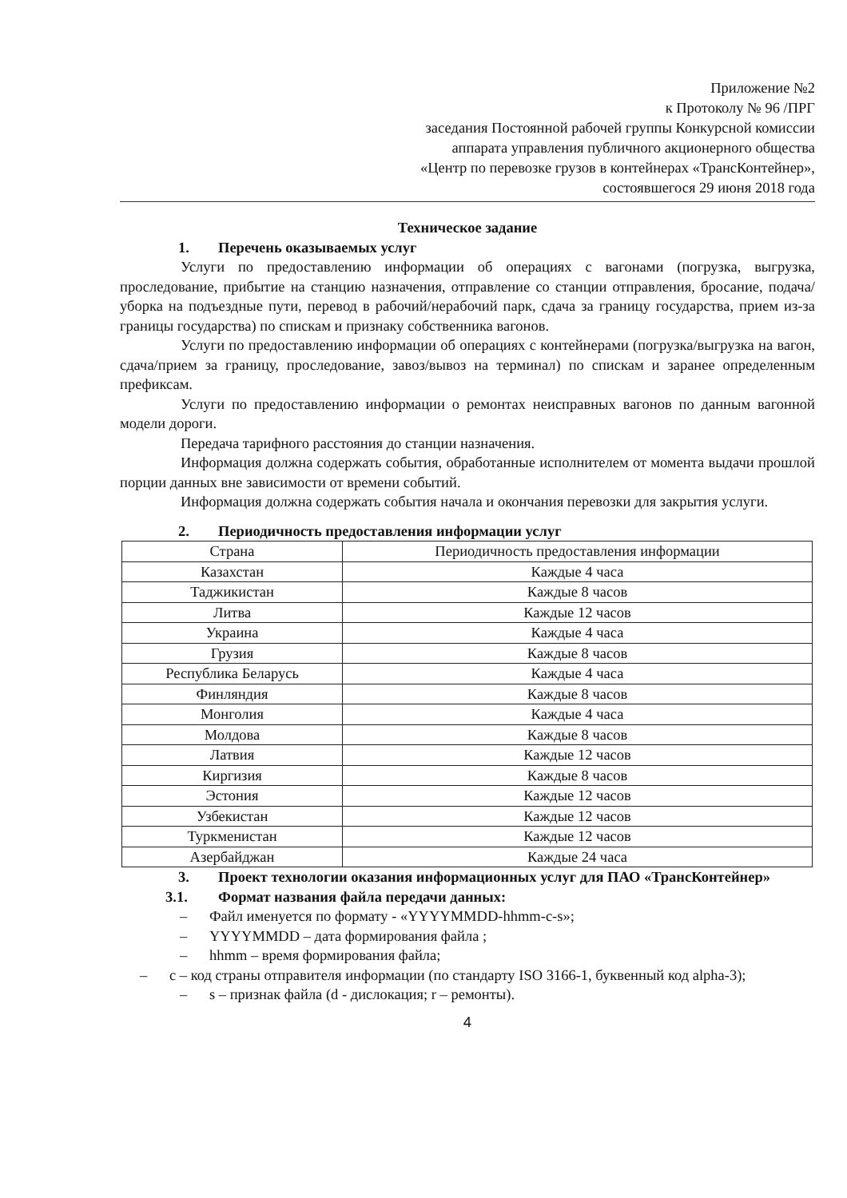Приложение №2
к Протоколу № 96 /ПРГ
заседания Постоянной рабочей группы Конкурсной комиссии
аппарата управления публичного акционерного общества
«Центр по перевозке грузов в контейнерах «ТрансКонтейнер»,
состоявшегося 29 июня 2018 года
Техническое задание
1. Перечень оказываемых услуг
Услуги по предоставлению информации об операциях с вагонами (погрузка, выгрузка, проследование, прибытие на станцию назначения, отправление со станции отправления, бросание, подача/уборка на подъездные пути, перевод в рабочий/нерабочий парк, сдача за границу государства, прием из-за границы государства) по спискам и признаку собственника вагонов.
Услуги по предоставлению информации об операциях с контейнерами (погрузка/выгрузка на вагон, сдача/прием за границу, проследование, завоз/вывоз на терминал) по спискам и заранее определенным префиксам.
Услуги по предоставлению информации о ремонтах неисправных вагонов по данным вагонной модели дороги.
Передача тарифного расстояния до станции назначения.
Информация должна содержать события, обработанные исполнителем от момента выдачи прошлой порции данных вне зависимости от времени событий.
Информация должна содержать события начала и окончания перевозки для закрытия услуги.
2. Периодичность предоставления информации услуг
| Страна | Периодичность предоставления информации |
| --- | --- |
| Казахстан | Каждые 4 часа |
| Таджикистан | Каждые 8 часов |
| Литва | Каждые 12 часов |
| Украина | Каждые 4 часа |
| Грузия | Каждые 8 часов |
| Республика Беларусь | Каждые 4 часа |
| Финляндия | Каждые 8 часов |
| Монголия | Каждые 4 часа |
| Молдова | Каждые 8 часов |
| Латвия | Каждые 12 часов |
| Киргизия | Каждые 8 часов |
| Эстония | Каждые 12 часов |
| Узбекистан | Каждые 12 часов |
| Туркменистан | Каждые 12 часов |
| Азербайджан | Каждые 24 часа |
3. Проект технологии оказания информационных услуг для ПАО «ТрансКонтейнер»
3.1. Формат названия файла передачи данных:
– Файл именуется по формату - «YYYYMMDD-hhmm-c-s»;
– YYYYMMDD – дата формирования файла ;
– hhmm – время формирования файла;
– c – код страны отправителя информации (по стандарту ISO 3166-1, буквенный код alpha-3);
– s – признак файла (d - дислокация; r – ремонты).
4